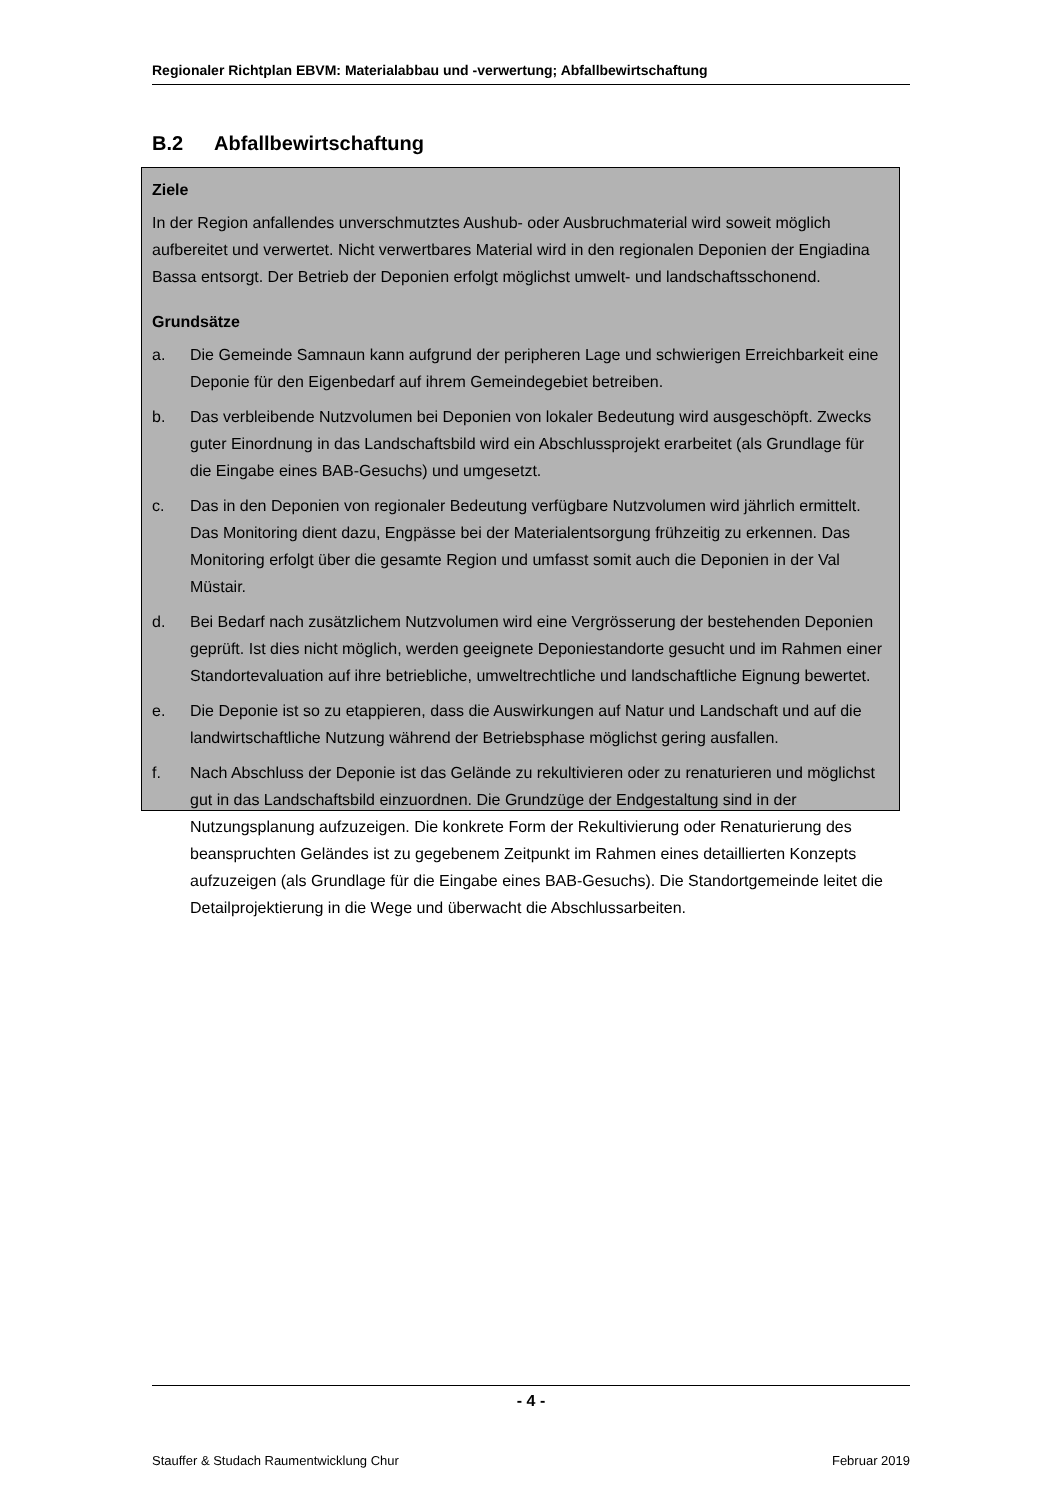Regionaler Richtplan EBVM: Materialabbau und -verwertung; Abfallbewirtschaftung
B.2 Abfallbewirtschaftung
Ziele
In der Region anfallendes unverschmutztes Aushub- oder Ausbruchmaterial wird soweit möglich aufbereitet und verwertet. Nicht verwertbares Material wird in den regionalen Deponien der Engiadina Bassa entsorgt. Der Betrieb der Deponien erfolgt möglichst umwelt- und landschaftsschonend.
Grundsätze
a. Die Gemeinde Samnaun kann aufgrund der peripheren Lage und schwierigen Erreichbarkeit eine Deponie für den Eigenbedarf auf ihrem Gemeindegebiet betreiben.
b. Das verbleibende Nutzvolumen bei Deponien von lokaler Bedeutung wird ausgeschöpft. Zwecks guter Einordnung in das Landschaftsbild wird ein Abschlussprojekt erarbeitet (als Grundlage für die Eingabe eines BAB-Gesuchs) und umgesetzt.
c. Das in den Deponien von regionaler Bedeutung verfügbare Nutzvolumen wird jährlich ermittelt. Das Monitoring dient dazu, Engpässe bei der Materialentsorgung frühzeitig zu erkennen. Das Monitoring erfolgt über die gesamte Region und umfasst somit auch die Deponien in der Val Müstair.
d. Bei Bedarf nach zusätzlichem Nutzvolumen wird eine Vergrösserung der bestehenden Deponien geprüft. Ist dies nicht möglich, werden geeignete Deponiestandorte gesucht und im Rahmen einer Standortevaluation auf ihre betriebliche, umweltrechtliche und landschaftliche Eignung bewertet.
e. Die Deponie ist so zu etappieren, dass die Auswirkungen auf Natur und Landschaft und auf die landwirtschaftliche Nutzung während der Betriebsphase möglichst gering ausfallen.
f. Nach Abschluss der Deponie ist das Gelände zu rekultivieren oder zu renaturieren und möglichst gut in das Landschaftsbild einzuordnen. Die Grundzüge der Endgestaltung sind in der Nutzungsplanung aufzuzeigen. Die konkrete Form der Rekultivierung oder Renaturierung des beanspruchten Geländes ist zu gegebenem Zeitpunkt im Rahmen eines detaillierten Konzepts aufzuzeigen (als Grundlage für die Eingabe eines BAB-Gesuchs). Die Standortgemeinde leitet die Detailprojektierung in die Wege und überwacht die Abschlussarbeiten.
- 4 -
Stauffer & Studach Raumentwicklung Chur Februar 2019